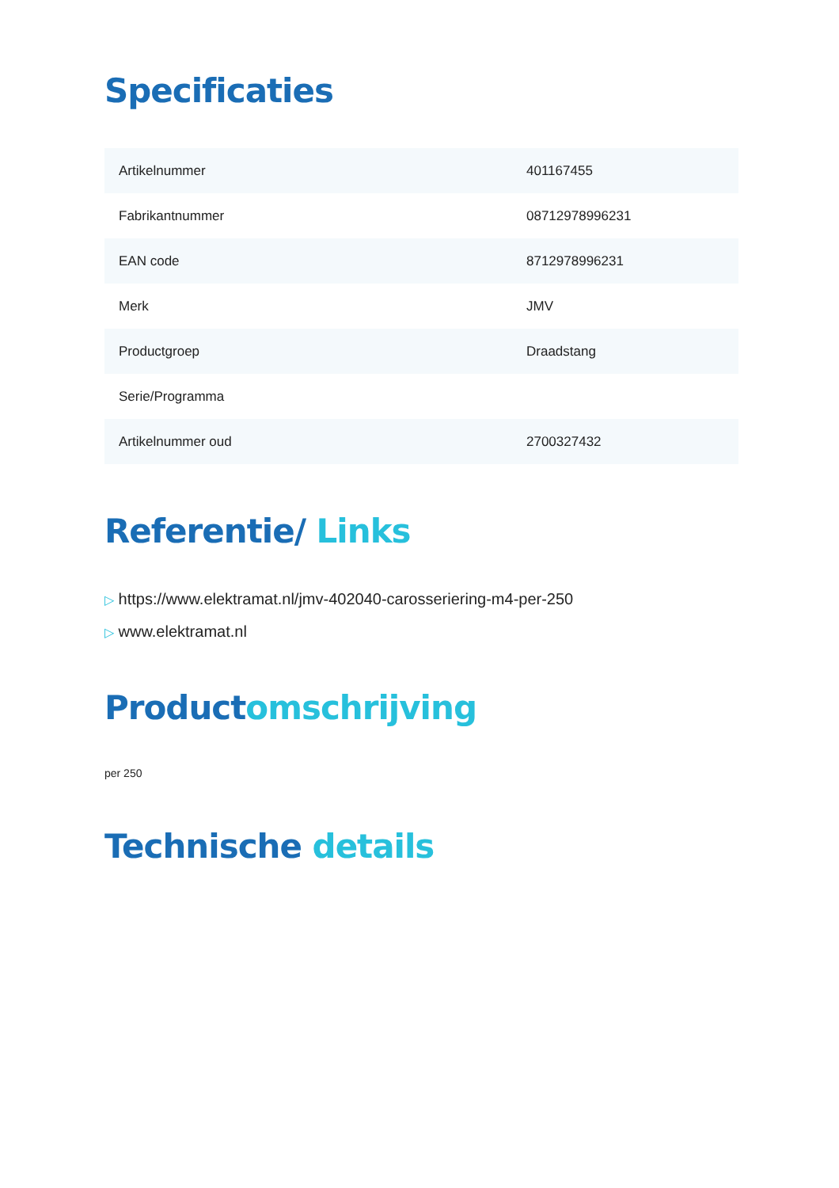Specificaties
| Artikelnummer | 401167455 |
| Fabrikantnummer | 08712978996231 |
| EAN code | 8712978996231 |
| Merk | JMV |
| Productgroep | Draadstang |
| Serie/Programma | |
| Artikelnummer oud | 2700327432 |
Referentie/ Links
▷ https://www.elektramat.nl/jmv-402040-carosseriering-m4-per-250
▷ www.elektramat.nl
Productomschrijving
per 250
Technische details